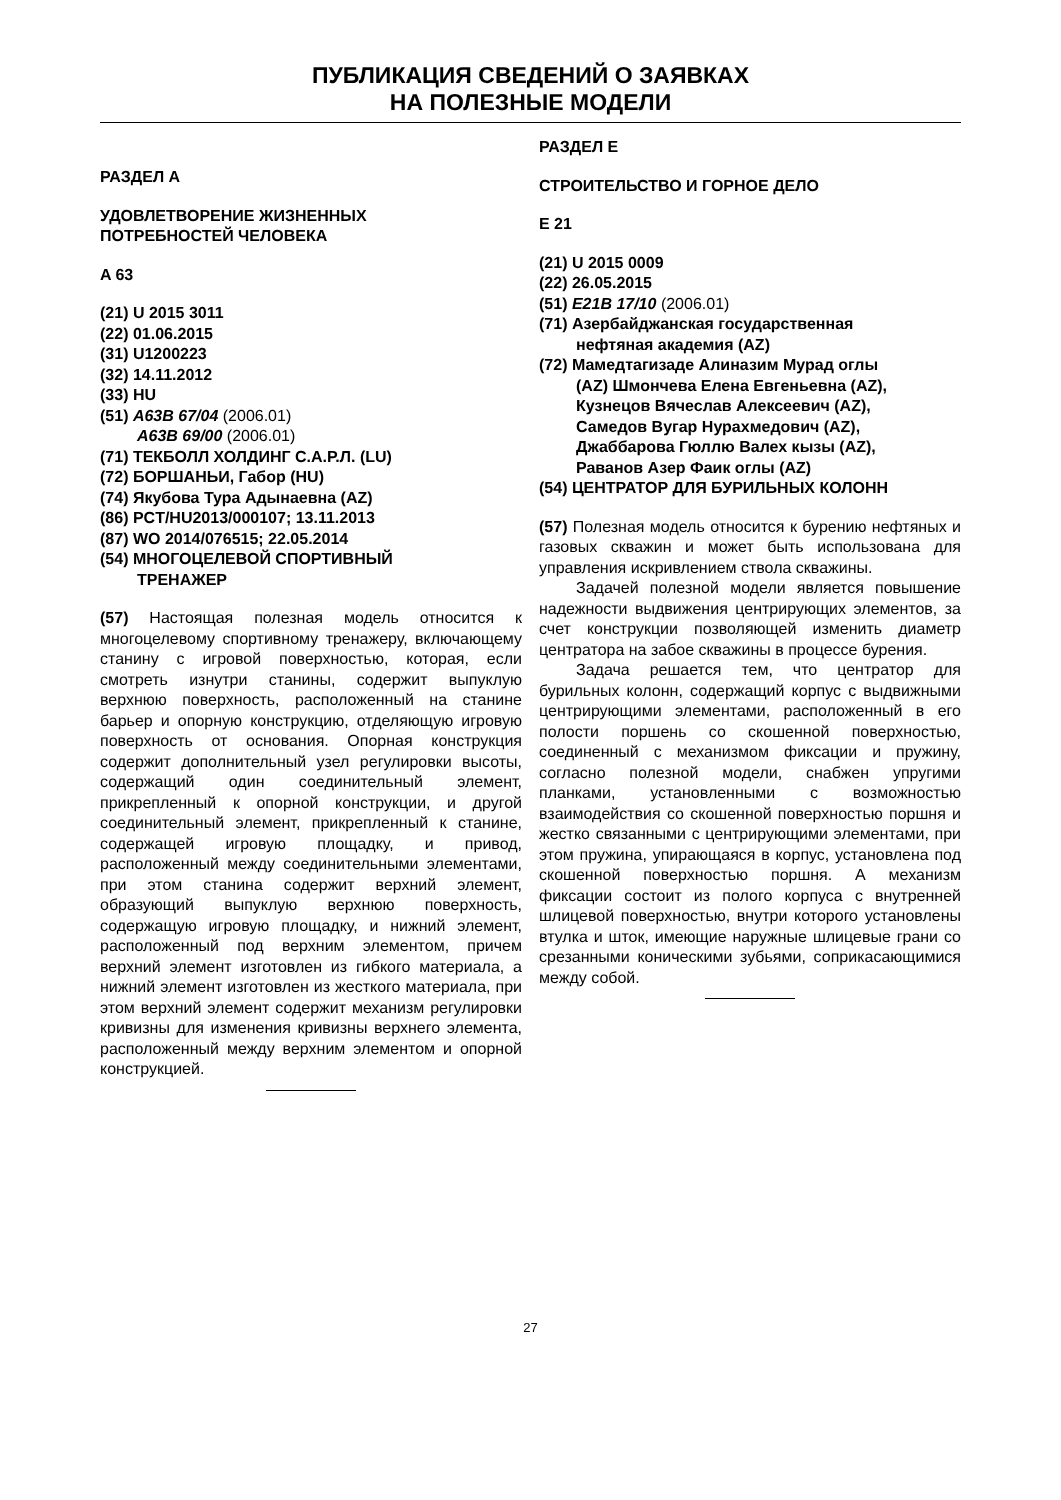ПУБЛИКАЦИЯ СВЕДЕНИЙ О ЗАЯВКАХ
НА ПОЛЕЗНЫЕ МОДЕЛИ
РАЗДЕЛ А
УДОВЛЕТВОРЕНИЕ ЖИЗНЕННЫХ
ПОТРЕБНОСТЕЙ ЧЕЛОВЕКА
A 63
(21) U 2015 3011
(22) 01.06.2015
(31) U1200223
(32) 14.11.2012
(33) HU
(51) A63B 67/04 (2006.01)
A63B 69/00 (2006.01)
(71) ТЕКБОЛЛ ХОЛДИНГ С.А.Р.Л. (LU)
(72) БОРШАНЬИ, Габор (HU)
(74) Якубова Тура Адынаевна (AZ)
(86) PCT/HU2013/000107; 13.11.2013
(87) WO 2014/076515; 22.05.2014
(54) МНОГОЦЕЛЕВОЙ СПОРТИВНЫЙ
ТРЕНАЖЕР
(57) Настоящая полезная модель относится к многоцелевому спортивному тренажеру, включающему станину с игровой поверхностью, которая, если смотреть изнутри станины, содержит выпуклую верхнюю поверхность, расположенный на станине барьер и опорную конструкцию, отделяющую игровую поверхность от основания. Опорная конструкция содержит дополнительный узел регулировки высоты, содержащий один соединительный элемент, прикрепленный к опорной конструкции, и другой соединительный элемент, прикрепленный к станине, содержащей игровую площадку, и привод, расположенный между соединительными элементами, при этом станина содержит верхний элемент, образующий выпуклую верхнюю поверхность, содержащую игровую площадку, и нижний элемент, расположенный под верхним элементом, причем верхний элемент изготовлен из гибкого материала, а нижний элемент изготовлен из жесткого материала, при этом верхний элемент содержит механизм регулировки кривизны для изменения кривизны верхнего элемента, расположенный между верхним элементом и опорной конструкцией.
РАЗДЕЛ Е
СТРОИТЕЛЬСТВО И ГОРНОЕ ДЕЛО
E 21
(21) U 2015 0009
(22) 26.05.2015
(51) E21B 17/10 (2006.01)
(71) Азербайджанская государственная
нефтяная академия (AZ)
(72) Мамедтагизаде Алиназим Мурад оглы
(AZ) Шмончева Елена Евгеньевна (AZ),
Кузнецов Вячеслав Алексеевич (AZ),
Самедов Вугар Нурахмедович (AZ),
Джаббарова Гюллю Валех кызы (AZ),
Раванов Азер Фаик оглы (AZ)
(54) ЦЕНТРАТОР ДЛЯ БУРИЛЬНЫХ КОЛОНН
(57) Полезная модель относится к бурению нефтяных и газовых скважин и может быть использована для управления искривлением ствола скважины.
Задачей полезной модели является повышение надежности выдвижения центрирующих элементов, за счет конструкции позволяющей изменить диаметр центратора на забое скважины в процессе бурения.
Задача решается тем, что центратор для бурильных колонн, содержащий корпус с выдвижными центрирующими элементами, расположенный в его полости поршень со скошенной поверхностью, соединенный с механизмом фиксации и пружину, согласно полезной модели, снабжен упругими планками, установленными с возможностью взаимодействия со скошенной поверхностью поршня и жестко связанными с центрирующими элементами, при этом пружина, упирающаяся в корпус, установлена под скошенной поверхностью поршня. А механизм фиксации состоит из полого корпуса с внутренней шлицевой поверхностью, внутри которого установлены втулка и шток, имеющие наружные шлицевые грани со срезанными коническими зубьями, соприкасающимися между собой.
27